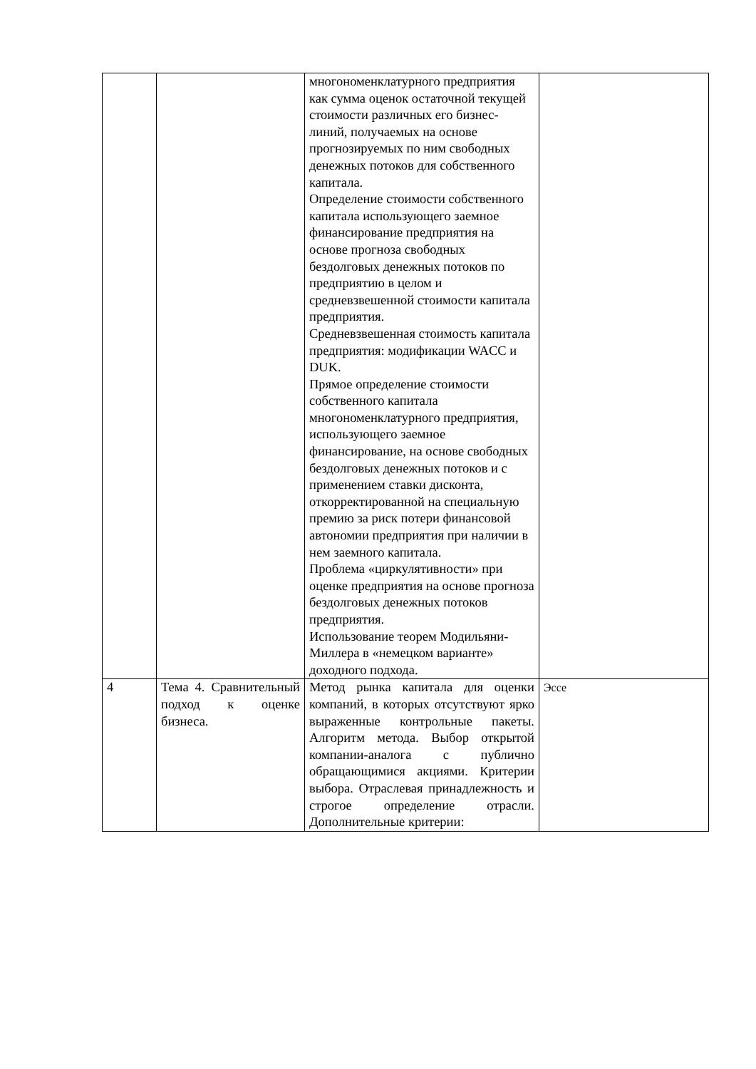| | | многономенклатурного предприятия как сумма оценок остаточной текущей стоимости различных его бизнес-линий, получаемых на основе прогнозируемых по ним свободных денежных потоков для собственного капитала. Определение стоимости собственного капитала использующего заемное финансирование предприятия на основе прогноза свободных бездолговых денежных потоков по предприятию в целом и средневзвешенной стоимости капитала предприятия. Средневзвешенная стоимость капитала предприятия: модификации WACC и DUK. Прямое определение стоимости собственного капитала многономенклатурного предприятия, использующего заемное финансирование, на основе свободных бездолговых денежных потоков и с применением ставки дисконта, откорректированной на специальную премию за риск потери финансовой автономии предприятия при наличии в нем заемного капитала. Проблема «циркулятивности» при оценке предприятия на основе прогноза бездолговых денежных потоков предприятия. Использование теорем Модильяни-Миллера в «немецком варианте» доходного подхода. | |
| 4 | Тема 4. Сравнительный подход к оценке бизнеса. | Метод рынка капитала для оценки компаний, в которых отсутствуют ярко выраженные контрольные пакеты. Алгоритм метода. Выбор открытой компании-аналога с публично обращающимися акциями. Критерии выбора. Отраслевая принадлежность и строгое определение отрасли. Дополнительные критерии: | Эссе |